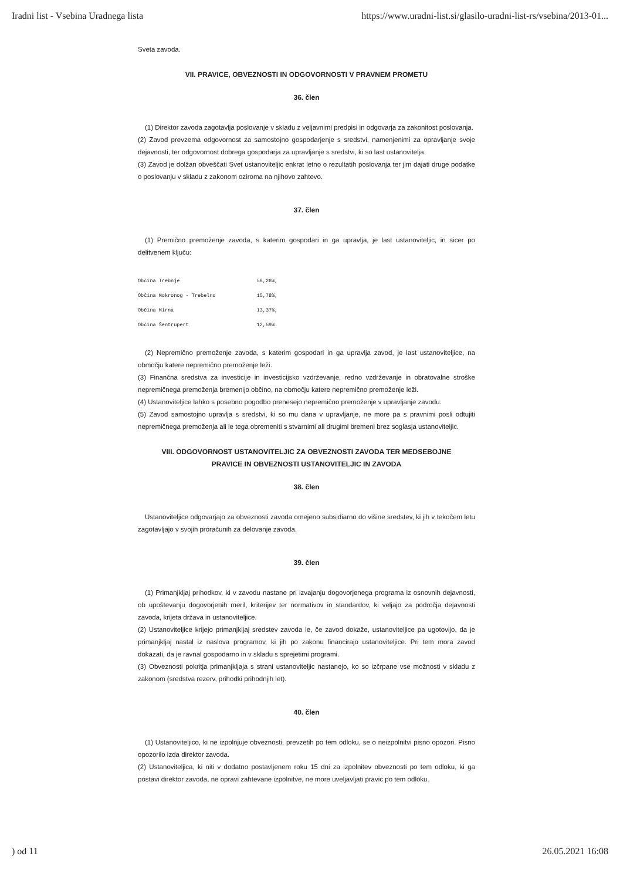Iradni list - Vsebina Uradnega lista https://www.uradni-list.si/glasilo-uradni-list-rs/vsebina/2013-01...
Sveta zavoda.
VII. PRAVICE, OBVEZNOSTI IN ODGOVORNOSTI V PRAVNEM PROMETU
36. člen
(1) Direktor zavoda zagotavlja poslovanje v skladu z veljavnimi predpisi in odgovarja za zakonitost poslovanja.
(2) Zavod prevzema odgovornost za samostojno gospodarjenje s sredstvi, namenjenimi za opravljanje svoje dejavnosti, ter odgovornost dobrega gospodarja za upravljanje s sredstvi, ki so last ustanovitelja.
(3) Zavod je dolžan obveščati Svet ustanoviteljic enkrat letno o rezultatih poslovanja ter jim dajati druge podatke o poslovanju v skladu z zakonom oziroma na njihovo zahtevo.
37. člen
(1) Premično premoženje zavoda, s katerim gospodari in ga upravlja, je last ustanoviteljic, in sicer po delitvenem ključu:
| Občina Trebnje | 58,26%, |
| Občina Mokronog - Trebelno | 15,78%, |
| Občina Mirna | 13,37%, |
| Občina Šentrupert | 12,59%. |
(2) Nepremično premoženje zavoda, s katerim gospodari in ga upravlja zavod, je last ustanoviteljice, na območju katere nepremično premoženje leži.
(3) Finančna sredstva za investicije in investicijsko vzdrževanje, redno vzdrževanje in obratovalne stroške nepremičnega premoženja bremenijo občino, na območju katere nepremično premoženje leži.
(4) Ustanoviteljice lahko s posebno pogodbo prenesejo nepremično premoženje v upravljanje zavodu.
(5) Zavod samostojno upravlja s sredstvi, ki so mu dana v upravljanje, ne more pa s pravnimi posli odtujiti nepremičnega premoženja ali le tega obremeniti s stvarnimi ali drugimi bremeni brez soglasja ustanoviteljic.
VIII. ODGOVORNOST USTANOVITELJIC ZA OBVEZNOSTI ZAVODA TER MEDSEBOJNE
PRAVICE IN OBVEZNOSTI USTANOVITELJIC IN ZAVODA
38. člen
Ustanoviteljice odgovarjajo za obveznosti zavoda omejeno subsidiarno do višine sredstev, ki jih v tekočem letu zagotavljajo v svojih proračunih za delovanje zavoda.
39. člen
(1) Primanjkljaj prihodkov, ki v zavodu nastane pri izvajanju dogovorjenega programa iz osnovnih dejavnosti, ob upoštevanju dogovorjenih meril, kriterijev ter normativov in standardov, ki veljajo za področja dejavnosti zavoda, krijeta država in ustanoviteljice.
(2) Ustanoviteljice krijejo primanjkljaj sredstev zavoda le, če zavod dokaže, ustanoviteljice pa ugotovijo, da je primanjkljaj nastal iz naslova programov, ki jih po zakonu financirajo ustanoviteljice. Pri tem mora zavod dokazati, da je ravnal gospodarno in v skladu s sprejetimi programi.
(3) Obveznosti pokritja primanjkljaja s strani ustanoviteljic nastanejo, ko so izčrpane vse možnosti v skladu z zakonom (sredstva rezerv, prihodki prihodnjih let).
40. člen
(1) Ustanoviteljico, ki ne izpolnjuje obveznosti, prevzetih po tem odloku, se o neizpolnitvi pisno opozori. Pisno opozorilo izda direktor zavoda.
(2) Ustanoviteljica, ki niti v dodatno postavljenem roku 15 dni za izpolnitev obveznosti po tem odloku, ki ga postavi direktor zavoda, ne opravi zahtevane izpolnitve, ne more uveljavljati pravic po tem odloku.
) od 11 26.05.2021 16:08